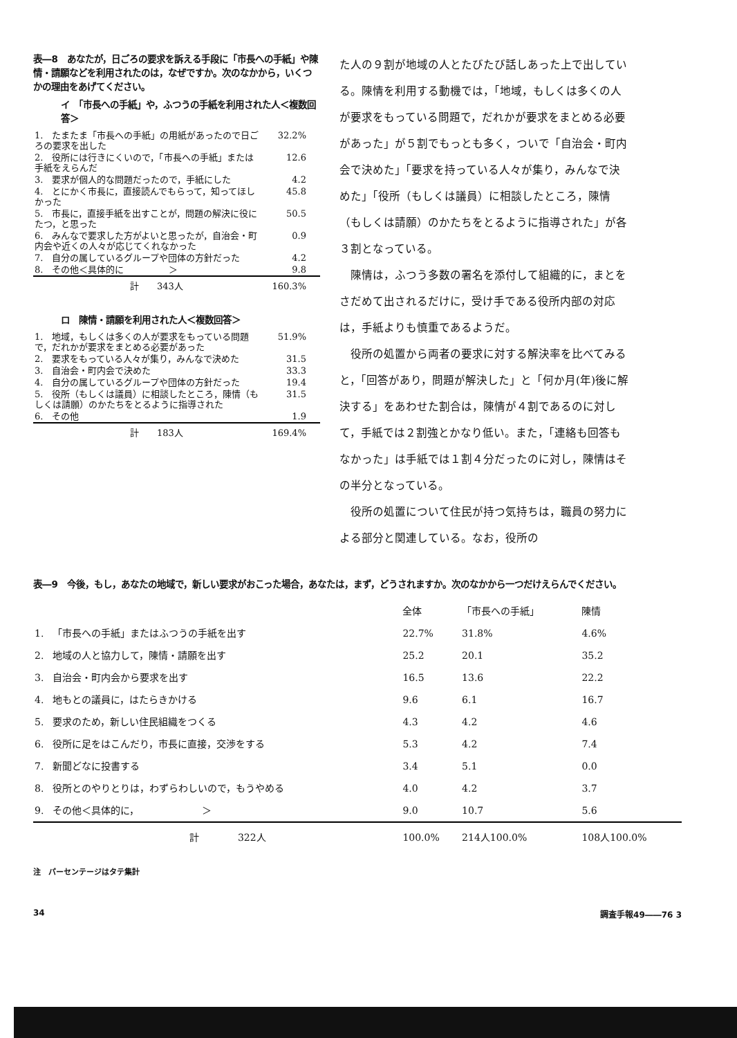表―8　あなたが，日ごろの要求を訴える手段に「市長への手紙」や陳情・請願などを利用されたのは，なぜですか。次のなかから，いくつかの理由をあげてください。
イ　「市長への手紙」や，ふつうの手紙を利用された人＜複数回答＞
| 1. たまたま「市長への手紙」の用紙があったので日ごろの要求を出した | 32.2% |
| 2. 役所には行きにくいので，「市長への手紙」または手紙をえらんだ | 12.6 |
| 3. 要求が個人的な問題だったので，手紙にした | 4.2 |
| 4. とにかく市長に，直接読んでもらって，知ってほしかった | 45.8 |
| 5. 市長に，直接手紙を出すことが，問題の解決に役にたつ，と思った | 50.5 |
| 6. みんなで要求した方がよいと思ったが，自治会・町内会や近くの人々が応じてくれなかった | 0.9 |
| 7. 自分の属しているグループや団体の方針だった | 4.2 |
| 8. その他＜具体的に ＞ | 9.8 |
| 計 343人 | 160.3% |
ロ　陳情・請願を利用された人＜複数回答＞
| 1. 地域，もしくは多くの人が要求をもっている問題で，だれかが要求をまとめる必要があった | 51.9% |
| 2. 要求をもっている人々が集り，みんなで決めた | 31.5 |
| 3. 自治会・町内会で決めた | 33.3 |
| 4. 自分の属しているグループや団体の方針だった | 19.4 |
| 5. 役所（もしくは議員）に相談したところ，陳情（もしくは請願）のかたちをとるように指導された | 31.5 |
| 6. その他 | 1.9 |
| 計 183人 | 169.4% |
た人の９割が地域の人とたびたび話しあった上で出している。陳情を利用する動機では，「地域，もしくは多くの人が要求をもっている問題で，だれかが要求をまとめる必要があった」が５割でもっとも多く，ついで「自治会・町内会で決めた」「要求を持っている人々が集り，みんなで決めた」「役所（もしくは議員）に相談したところ，陳情（もしくは請願）のかたちをとるように指導された」が各３割となっている。
陳情は，ふつう多数の署名を添付して組織的に，まとをさだめて出されるだけに，受け手である役所内部の対応は，手紙よりも慎重であるようだ。
役所の処置から両者の要求に対する解決率を比べてみると，「回答があり，問題が解決した」と「何か月(年)後に解決する」をあわせた割合は，陳情が４割であるのに対して，手紙では２割強とかなり低い。また，「連絡も回答もなかった」は手紙では１割４分だったのに対し，陳情はその半分となっている。
役所の処置について住民が持つ気持ちは，職員の努力による部分と関連している。なお，役所の
表―9　今後，もし，あなたの地域で，新しい要求がおこった場合，あなたは，まず，どうされますか。次のなかから一つだけえらんでください。
| | | 全体 | 「市長への手紙」 | 陳情 |
| 1. | 「市長への手紙」またはふつうの手紙を出す | 22.7% | 31.8% | 4.6% |
| 2. | 地域の人と協力して，陳情・請願を出す | 25.2 | 20.1 | 35.2 |
| 3. | 自治会・町内会から要求を出す | 16.5 | 13.6 | 22.2 |
| 4. | 地もとの議員に，はたらきかける | 9.6 | 6.1 | 16.7 |
| 5. | 要求のため，新しい住民組織をつくる | 4.3 | 4.2 | 4.6 |
| 6. | 役所に足をはこんだり，市長に直接，交渉をする | 5.3 | 4.2 | 7.4 |
| 7. | 新聞どなに投書する | 3.4 | 5.1 | 0.0 |
| 8. | 役所とのやりとりは，わずらわしいので，もうやめる | 4.0 | 4.2 | 3.7 |
| 9. | その他＜具体的に， ＞ | 9.0 | 10.7 | 5.6 |
| | 計 322人 | 100.0% | 214人100.0% | 108人100.0% |
注　パーセンテージはタテ集計
34 調査手報49――76 3